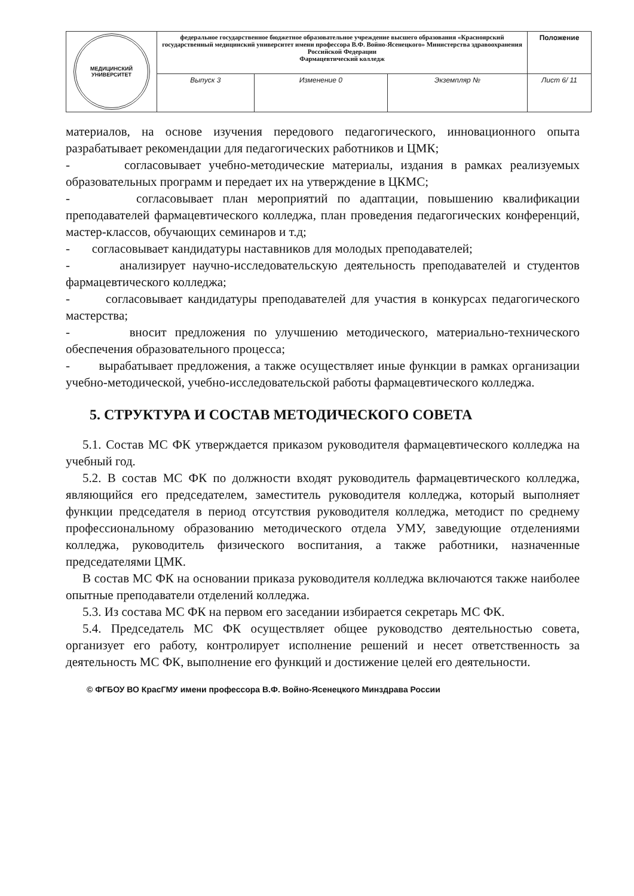| МЕДИЦИНСКИЙ УНИВЕРСИТЕТ | федеральное государственное бюджетное образовательное учреждение высшего образования «Красноярский государственный медицинский университет имени профессора В.Ф. Войно-Ясенецкого» Министерства здравоохранения Российской Федерации Фармацевтический колледж | | | Положение |
| | Выпуск 3 | Изменение 0 | Экземпляр № | Лист 6/ 11 |
материалов, на основе изучения передового педагогического, инновационного опыта разрабатывает рекомендации для педагогических работников и ЦМК;
- согласовывает учебно-методические материалы, издания в рамках реализуемых образовательных программ и передает их на утверждение в ЦКМС;
- согласовывает план мероприятий по адаптации, повышению квалификации преподавателей фармацевтического колледжа, план проведения педагогических конференций, мастер-классов, обучающих семинаров и т.д;
- согласовывает кандидатуры наставников для молодых преподавателей;
- анализирует научно-исследовательскую деятельность преподавателей и студентов фармацевтического колледжа;
- согласовывает кандидатуры преподавателей для участия в конкурсах педагогического мастерства;
- вносит предложения по улучшению методического, материально-технического обеспечения образовательного процесса;
- вырабатывает предложения, а также осуществляет иные функции в рамках организации учебно-методической, учебно-исследовательской работы фармацевтического колледжа.
5. СТРУКТУРА И СОСТАВ МЕТОДИЧЕСКОГО СОВЕТА
5.1. Состав МС ФК утверждается приказом руководителя фармацевтического колледжа на учебный год.
5.2. В состав МС ФК по должности входят руководитель фармацевтического колледжа, являющийся его председателем, заместитель руководителя колледжа, который выполняет функции председателя в период отсутствия руководителя колледжа, методист по среднему профессиональному образованию методического отдела УМУ, заведующие отделениями колледжа, руководитель физического воспитания, а также работники, назначенные председателями ЦМК.
В состав МС ФК на основании приказа руководителя колледжа включаются также наиболее опытные преподаватели отделений колледжа.
5.3. Из состава МС ФК на первом его заседании избирается секретарь МС ФК.
5.4. Председатель МС ФК осуществляет общее руководство деятельностью совета, организует его работу, контролирует исполнение решений и несет ответственность за деятельность МС ФК, выполнение его функций и достижение целей его деятельности.
© ФГБОУ ВО КрасГМУ имени профессора В.Ф. Войно-Ясенецкого Минздрава России